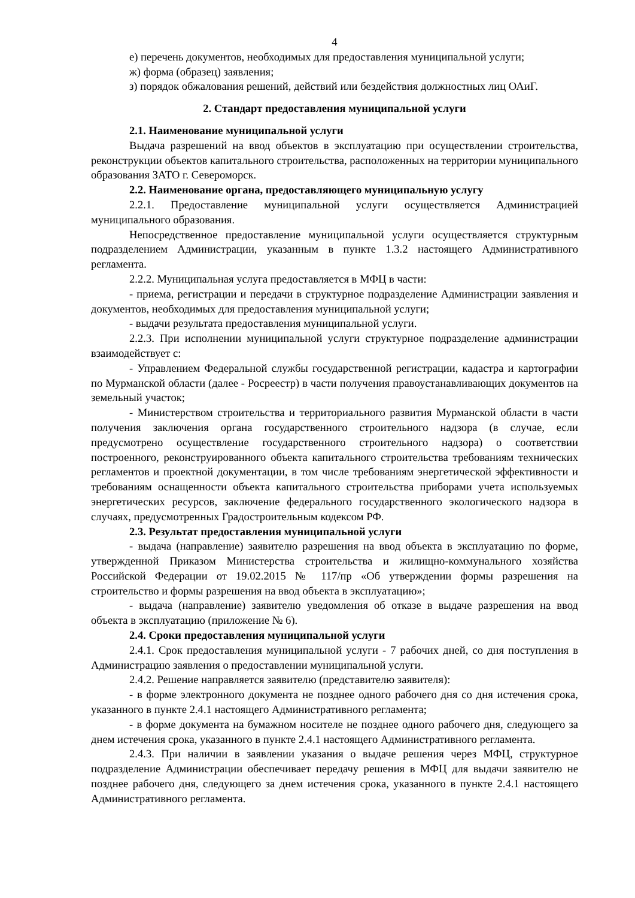4
е) перечень документов, необходимых для предоставления муниципальной услуги;
ж) форма (образец) заявления;
з) порядок обжалования решений, действий или бездействия должностных лиц ОАиГ.
2. Стандарт предоставления муниципальной услуги
2.1. Наименование муниципальной услуги
Выдача разрешений на ввод объектов в эксплуатацию при осуществлении строительства, реконструкции объектов капитального строительства, расположенных на территории муниципального образования ЗАТО г. Североморск.
2.2. Наименование органа, предоставляющего муниципальную услугу
2.2.1. Предоставление муниципальной услуги осуществляется Администрацией муниципального образования.
Непосредственное предоставление муниципальной услуги осуществляется структурным подразделением Администрации, указанным в пункте 1.3.2 настоящего Административного регламента.
2.2.2. Муниципальная услуга предоставляется в МФЦ в части:
- приема, регистрации и передачи в структурное подразделение Администрации заявления и документов, необходимых для предоставления муниципальной услуги;
- выдачи результата предоставления муниципальной услуги.
2.2.3. При исполнении муниципальной услуги структурное подразделение администрации взаимодействует с:
- Управлением Федеральной службы государственной регистрации, кадастра и картографии по Мурманской области (далее - Росреестр) в части получения правоустанавливающих документов на земельный участок;
- Министерством строительства и территориального развития Мурманской области в части получения заключения органа государственного строительного надзора (в случае, если предусмотрено осуществление государственного строительного надзора) о соответствии построенного, реконструированного объекта капитального строительства требованиям технических регламентов и проектной документации, в том числе требованиям энергетической эффективности и требованиям оснащенности объекта капитального строительства приборами учета используемых энергетических ресурсов, заключение федерального государственного экологического надзора в случаях, предусмотренных Градостроительным кодексом РФ.
2.3. Результат предоставления муниципальной услуги
- выдача (направление) заявителю разрешения на ввод объекта в эксплуатацию по форме, утвержденной Приказом Министерства строительства и жилищно-коммунального хозяйства Российской Федерации от 19.02.2015 № 117/пр «Об утверждении формы разрешения на строительство и формы разрешения на ввод объекта в эксплуатацию»;
- выдача (направление) заявителю уведомления об отказе в выдаче разрешения на ввод объекта в эксплуатацию (приложение № 6).
2.4. Сроки предоставления муниципальной услуги
2.4.1. Срок предоставления муниципальной услуги - 7 рабочих дней, со дня поступления в Администрацию заявления о предоставлении муниципальной услуги.
2.4.2. Решение направляется заявителю (представителю заявителя):
- в форме электронного документа не позднее одного рабочего дня со дня истечения срока, указанного в пункте 2.4.1 настоящего Административного регламента;
- в форме документа на бумажном носителе не позднее одного рабочего дня, следующего за днем истечения срока, указанного в пункте 2.4.1 настоящего Административного регламента.
2.4.3. При наличии в заявлении указания о выдаче решения через МФЦ, структурное подразделение Администрации обеспечивает передачу решения в МФЦ для выдачи заявителю не позднее рабочего дня, следующего за днем истечения срока, указанного в пункте 2.4.1 настоящего Административного регламента.